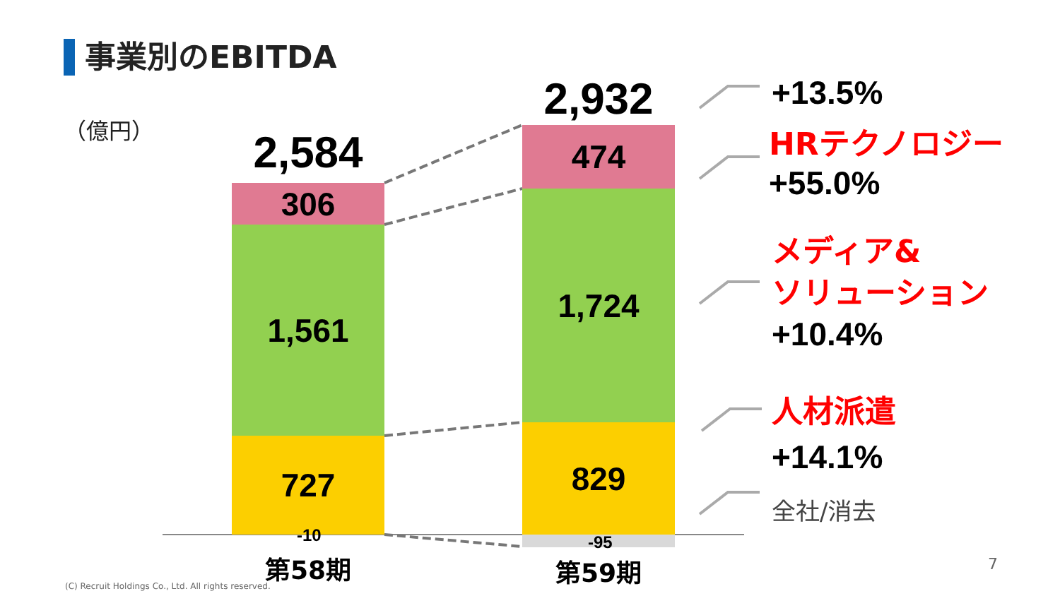事業別のEBITDA
（億円）
2,584
306
1,561
727
-10
第58期
2,932
474
1,724
829
-95
第59期
+13.5%
HRテクノロジー
+55.0%
メディア&
ソリューション
+10.4%
人材派遣
+14.1%
全社/消去
7
(C) Recruit Holdings Co., Ltd. All rights reserved.